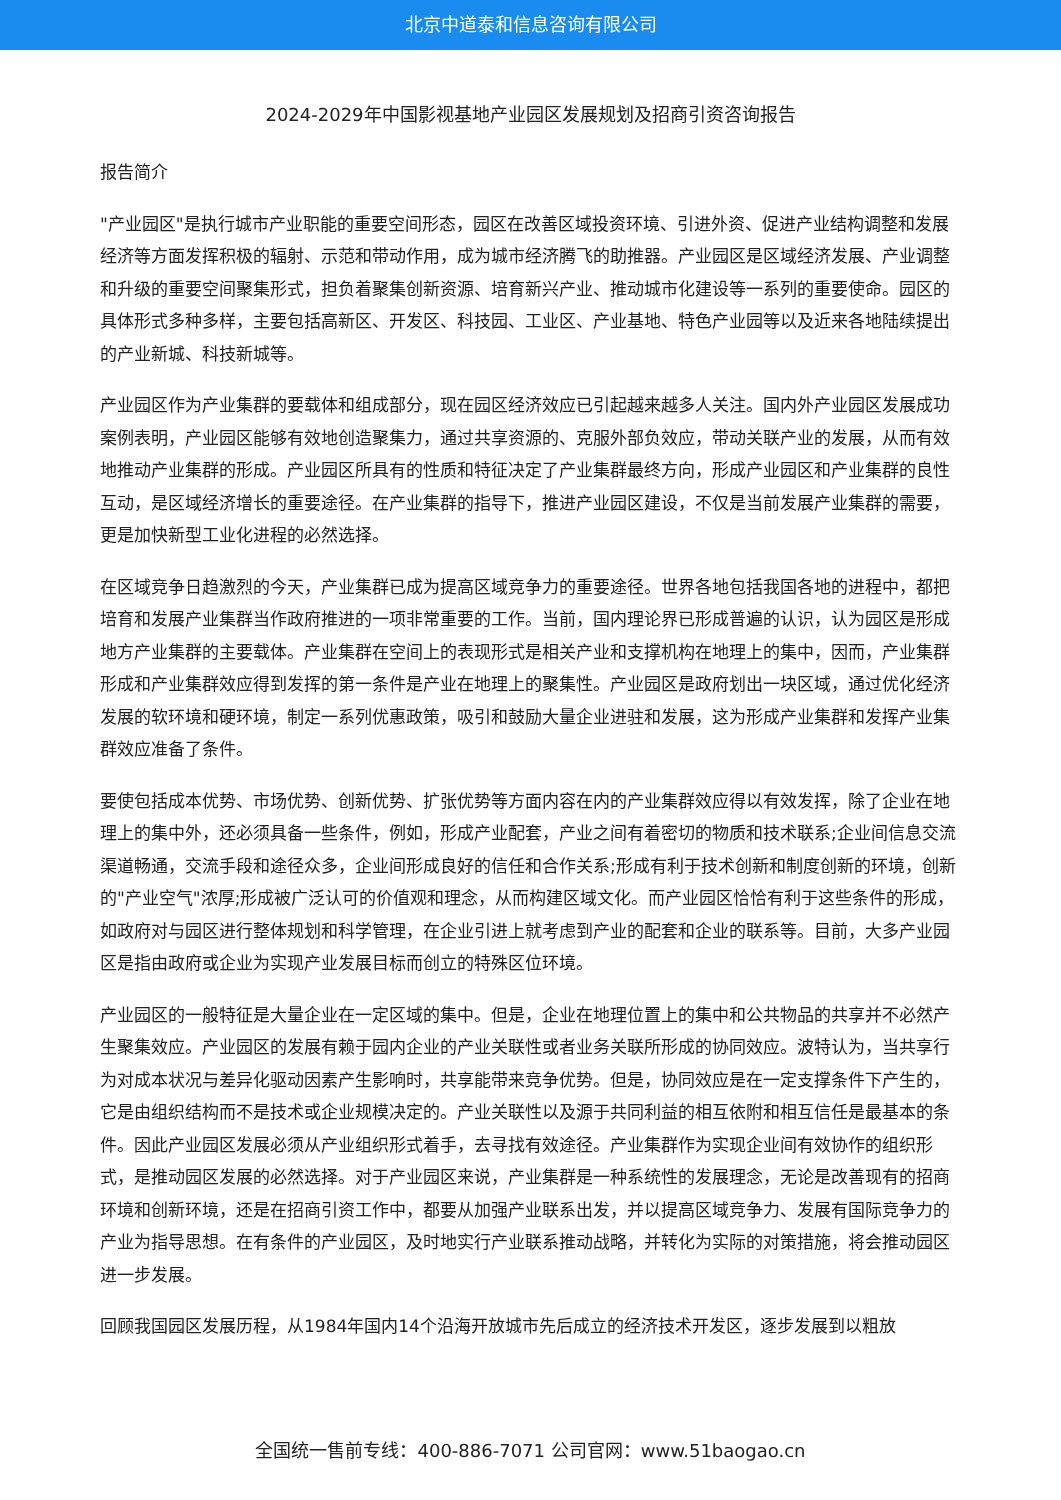北京中道泰和信息咨询有限公司
2024-2029年中国影视基地产业园区发展规划及招商引资咨询报告
报告简介
"产业园区"是执行城市产业职能的重要空间形态，园区在改善区域投资环境、引进外资、促进产业结构调整和发展经济等方面发挥积极的辐射、示范和带动作用，成为城市经济腾飞的助推器。产业园区是区域经济发展、产业调整和升级的重要空间聚集形式，担负着聚集创新资源、培育新兴产业、推动城市化建设等一系列的重要使命。园区的具体形式多种多样，主要包括高新区、开发区、科技园、工业区、产业基地、特色产业园等以及近来各地陆续提出的产业新城、科技新城等。
产业园区作为产业集群的要载体和组成部分，现在园区经济效应已引起越来越多人关注。国内外产业园区发展成功案例表明，产业园区能够有效地创造聚集力，通过共享资源的、克服外部负效应，带动关联产业的发展，从而有效地推动产业集群的形成。产业园区所具有的性质和特征决定了产业集群最终方向，形成产业园区和产业集群的良性互动，是区域经济增长的重要途径。在产业集群的指导下，推进产业园区建设，不仅是当前发展产业集群的需要，更是加快新型工业化进程的必然选择。
在区域竞争日趋激烈的今天，产业集群已成为提高区域竞争力的重要途径。世界各地包括我国各地的进程中，都把培育和发展产业集群当作政府推进的一项非常重要的工作。当前，国内理论界已形成普遍的认识，认为园区是形成地方产业集群的主要载体。产业集群在空间上的表现形式是相关产业和支撑机构在地理上的集中，因而，产业集群形成和产业集群效应得到发挥的第一条件是产业在地理上的聚集性。产业园区是政府划出一块区域，通过优化经济发展的软环境和硬环境，制定一系列优惠政策，吸引和鼓励大量企业进驻和发展，这为形成产业集群和发挥产业集群效应准备了条件。
要使包括成本优势、市场优势、创新优势、扩张优势等方面内容在内的产业集群效应得以有效发挥，除了企业在地理上的集中外，还必须具备一些条件，例如，形成产业配套，产业之间有着密切的物质和技术联系;企业间信息交流渠道畅通，交流手段和途径众多，企业间形成良好的信任和合作关系;形成有利于技术创新和制度创新的环境，创新的"产业空气"浓厚;形成被广泛认可的价值观和理念，从而构建区域文化。而产业园区恰恰有利于这些条件的形成，如政府对与园区进行整体规划和科学管理，在企业引进上就考虑到产业的配套和企业的联系等。目前，大多产业园区是指由政府或企业为实现产业发展目标而创立的特殊区位环境。
产业园区的一般特征是大量企业在一定区域的集中。但是，企业在地理位置上的集中和公共物品的共享并不必然产生聚集效应。产业园区的发展有赖于园内企业的产业关联性或者业务关联所形成的协同效应。波特认为，当共享行为对成本状况与差异化驱动因素产生影响时，共享能带来竞争优势。但是，协同效应是在一定支撑条件下产生的，它是由组织结构而不是技术或企业规模决定的。产业关联性以及源于共同利益的相互依附和相互信任是最基本的条件。因此产业园区发展必须从产业组织形式着手，去寻找有效途径。产业集群作为实现企业间有效协作的组织形式，是推动园区发展的必然选择。对于产业园区来说，产业集群是一种系统性的发展理念，无论是改善现有的招商环境和创新环境，还是在招商引资工作中，都要从加强产业联系出发，并以提高区域竞争力、发展有国际竞争力的产业为指导思想。在有条件的产业园区，及时地实行产业联系推动战略，并转化为实际的对策措施，将会推动园区进一步发展。
回顾我国园区发展历程，从1984年国内14个沿海开放城市先后成立的经济技术开发区，逐步发展到以粗放
全国统一售前专线：400-886-7071 公司官网：www.51baogao.cn